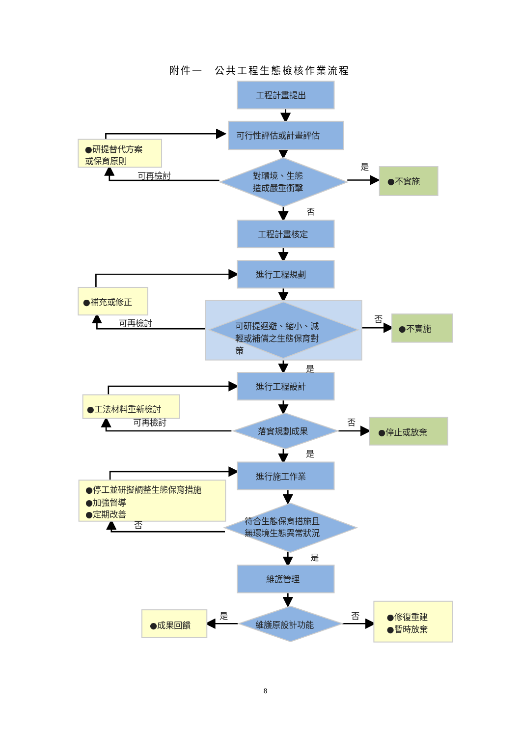附件一　公共工程生態檢核作業流程
工程計畫提出
可行性評估或計畫評估
●研提替代方案
或保育原則
可再檢討
對環境、生態
造成嚴重衝擊
是
●不實施
否
工程計畫核定
進行工程規劃
●補充或修正
可再檢討
可研提迴避、縮小、減
輕或補償之生態保育對
策
否
●不實施
是
進行工程設計
●工法材料重新檢討
可再檢討
落實規劃成果
否
●停止或放棄
是
進行施工作業
●停工並研擬調整生態保育措施
●加強督導
●定期改善
否
符合生態保育措施且
無環境生態異常狀況
是
維護管理
●成果回饋
是
維護原設計功能
否
●修復重建
●暫時放棄
8